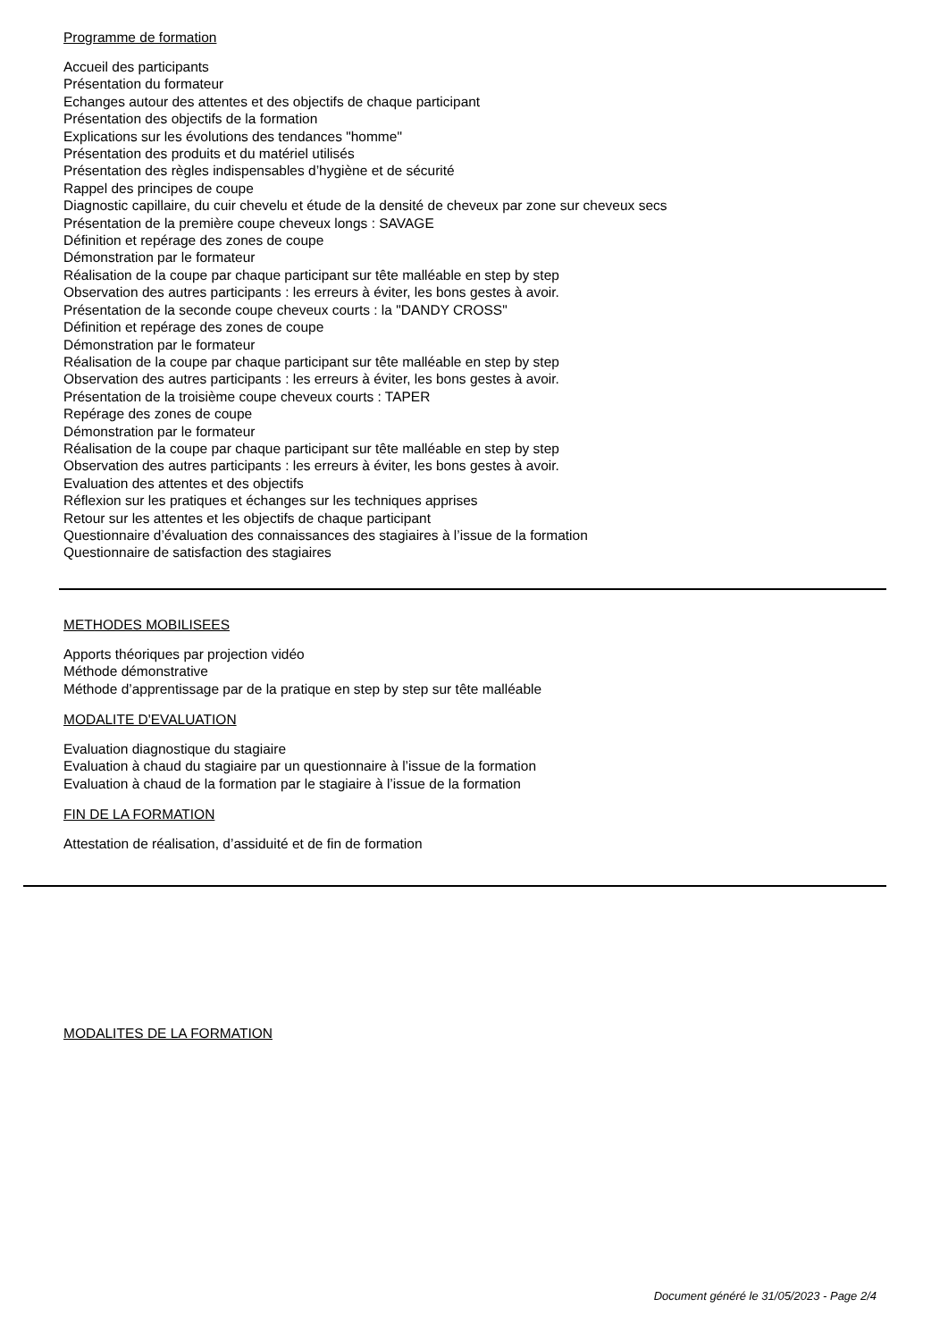Programme de formation
Accueil des participants
Présentation du formateur
Echanges autour des attentes et des objectifs de chaque participant
Présentation des objectifs de la formation
Explications sur les évolutions des tendances "homme"
Présentation des produits et du matériel utilisés
Présentation des règles indispensables d’hygiène et de sécurité
Rappel des principes de coupe
Diagnostic capillaire, du cuir chevelu et étude de la densité de cheveux par zone sur cheveux secs
Présentation de la première coupe cheveux longs : SAVAGE
Définition et repérage des zones de coupe
Démonstration par le formateur
Réalisation de la coupe par chaque participant sur tête malléable en step by step
Observation des autres participants : les erreurs à éviter, les bons gestes à avoir.
Présentation de la seconde coupe cheveux courts : la "DANDY CROSS"
Définition et repérage des zones de coupe
Démonstration par le formateur
Réalisation de la coupe par chaque participant sur tête malléable en step by step
Observation des autres participants : les erreurs à éviter, les bons gestes à avoir.
Présentation de la troisième coupe cheveux courts : TAPER
Repérage des zones de coupe
Démonstration par le formateur
Réalisation de la coupe par chaque participant sur tête malléable en step by step
Observation des autres participants : les erreurs à éviter, les bons gestes à avoir.
Evaluation des attentes et des objectifs
Réflexion sur les pratiques et échanges sur les techniques apprises
Retour sur les attentes et les objectifs de chaque participant
Questionnaire d’évaluation des connaissances des stagiaires à l’issue de la formation
Questionnaire de satisfaction des stagiaires
METHODES MOBILISEES
Apports théoriques par projection vidéo
Méthode démonstrative
Méthode d’apprentissage par de la pratique en step by step sur tête malléable
MODALITE D'EVALUATION
Evaluation diagnostique du stagiaire
Evaluation à chaud du stagiaire par un questionnaire à l’issue de la formation
Evaluation à chaud de la formation par le stagiaire à l’issue de la formation
FIN DE LA FORMATION
Attestation de réalisation, d’assiduité et de fin de formation
MODALITES DE LA FORMATION
Document généré le 31/05/2023 - Page 2/4